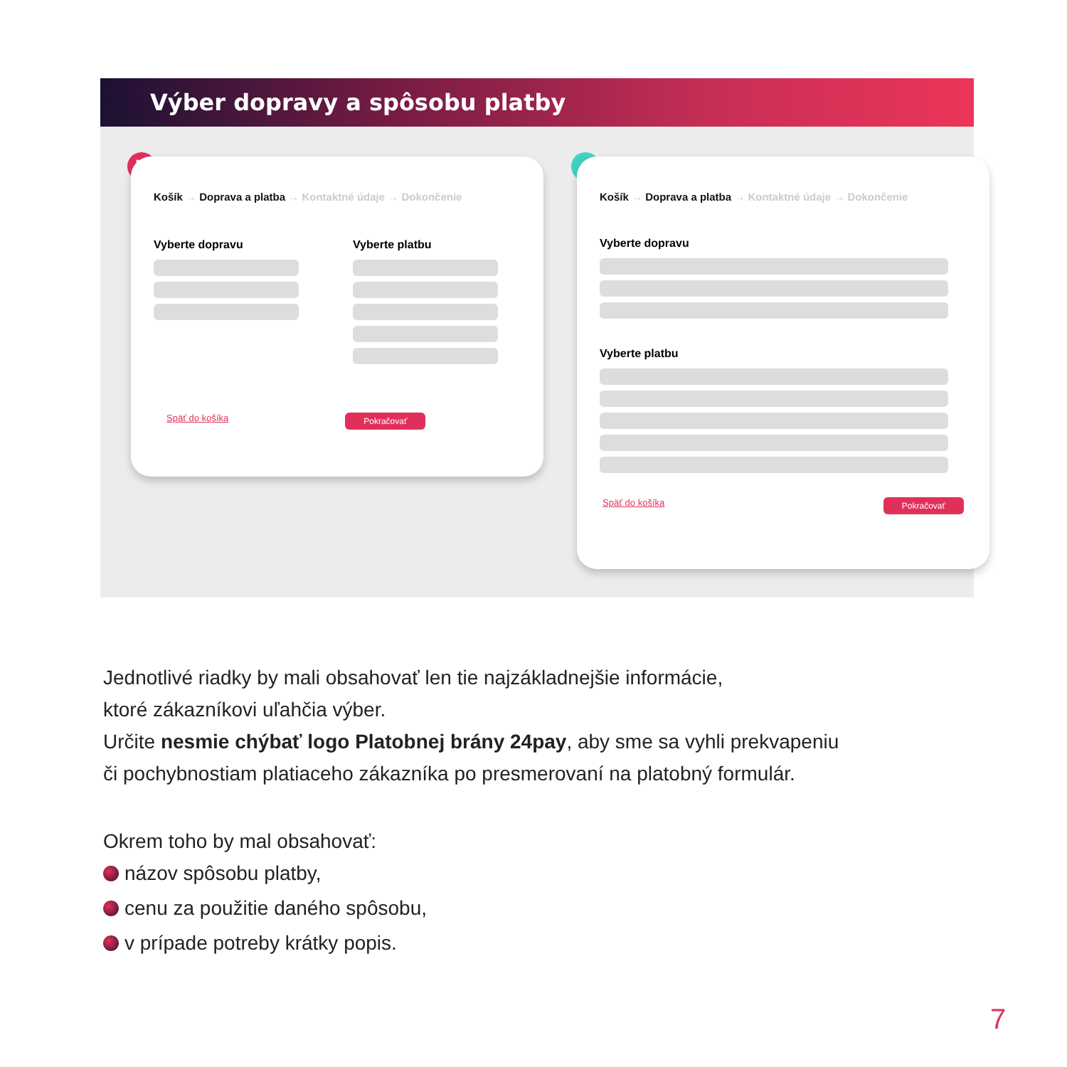Výber dopravy a spôsobu platby
✕
Košík → Doprava a platba → Kontaktné údaje → Dokončenie
Vyberte dopravu Vyberte platbu
Späť do košíka Pokračovať
✓
Košík → Doprava a platba → Kontaktné údaje → Dokončenie
Vyberte dopravu
Vyberte platbu
Späť do košíka Pokračovať
Jednotlivé riadky by mali obsahovať len tie najzákladnejšie informácie,
ktoré zákazníkovi uľahčia výber.
Určite nesmie chýbať logo Platobnej brány 24pay, aby sme sa vyhli prekvapeniu
či pochybnostiam platiaceho zákazníka po presmerovaní na platobný formulár.
Okrem toho by mal obsahovať:
názov spôsobu platby,
cenu za použitie daného spôsobu,
v prípade potreby krátky popis.
7